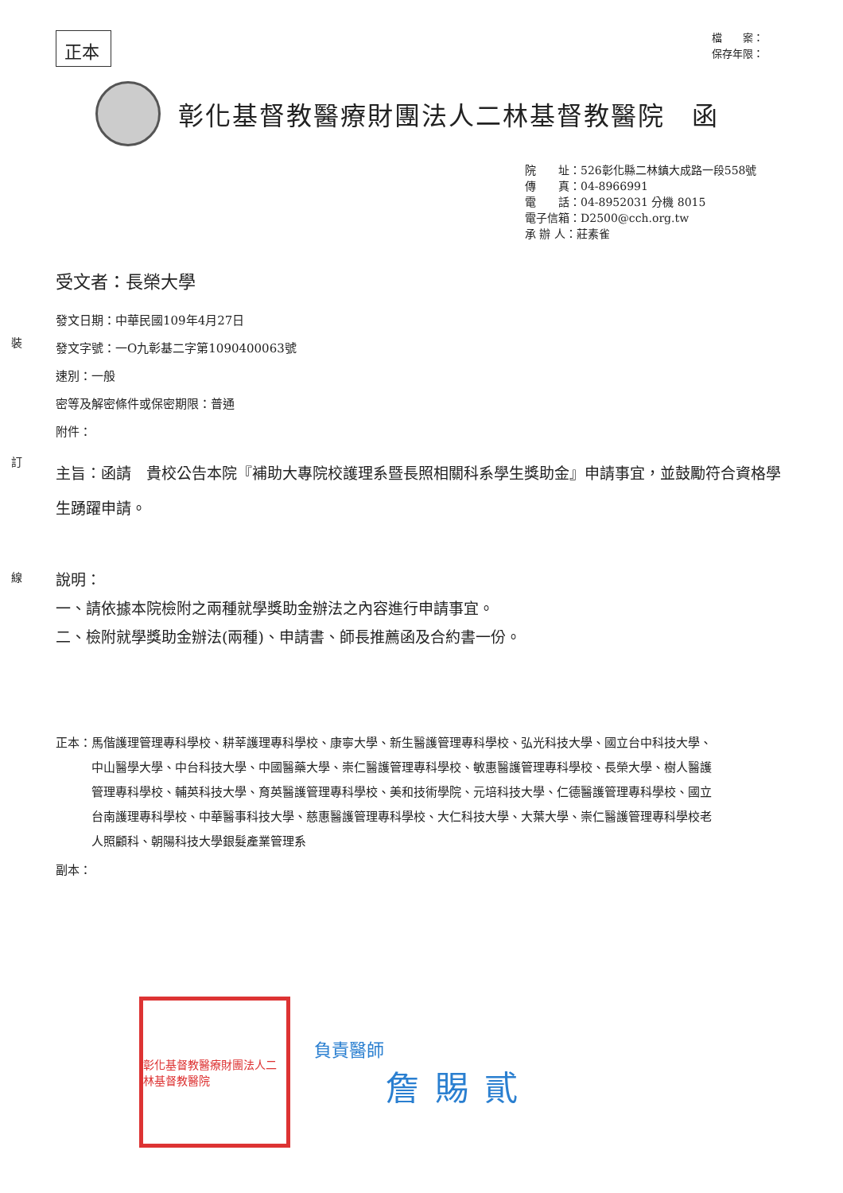裝
訂
線
正本
檔　　案：
保存年限：
彰化基督教醫療財團法人二林基督教醫院　函
院　　址：526彰化縣二林鎮大成路一段558號
傳　　真：04-8966991
電　　話：04-8952031 分機 8015
電子信箱：D2500@cch.org.tw
承 辦 人：莊素雀
受文者：長榮大學
發文日期：中華民國109年4月27日
發文字號：一O九彰基二字第1090400063號
速別：一般
密等及解密條件或保密期限：普通
附件：
主旨：函請　貴校公告本院『補助大專院校護理系暨長照相關科系學生獎助金』申請事宜，並鼓勵符合資格學生踴躍申請。
說明：
一、請依據本院檢附之兩種就學獎助金辦法之內容進行申請事宜。
二、檢附就學獎助金辦法(兩種)、申請書、師長推薦函及合約書一份。
正本： 馬偕護理管理專科學校、耕莘護理專科學校、康寧大學、新生醫護管理專科學校、弘光科技大學、國立台中科技大學、中山醫學大學、中台科技大學、中國醫藥大學、崇仁醫護管理專科學校、敏惠醫護管理專科學校、長榮大學、樹人醫護管理專科學校、輔英科技大學、育英醫護管理專科學校、美和技術學院、元培科技大學、仁德醫護管理專科學校、國立台南護理專科學校、中華醫事科技大學、慈惠醫護管理專科學校、大仁科技大學、大葉大學、崇仁醫護管理專科學校老人照顧科、朝陽科技大學銀髮產業管理系
副本：
彰化基督教醫療財團法人二林基督教醫院
負責醫師
詹賜貳